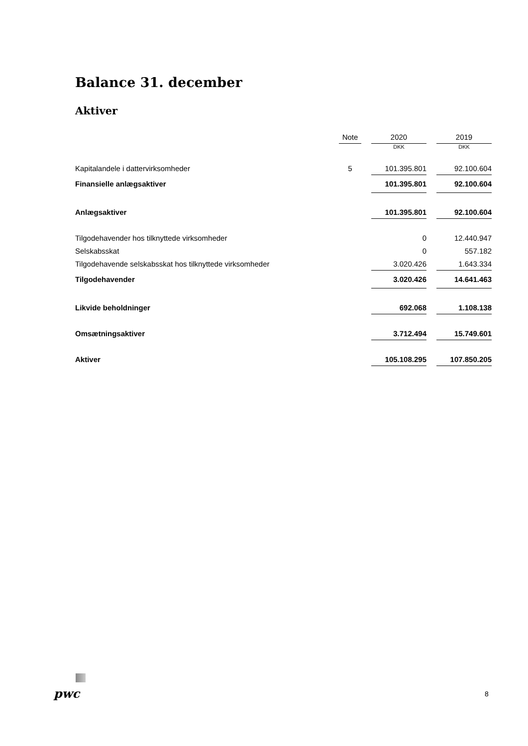Balance 31. december
Aktiver
| | Note | | 2020 | | 2019 |
| --- | --- | --- | --- | --- | --- |
| | | | DKK | | DKK |
| Kapitalandele i dattervirksomheder | 5 | | 101.395.801 | | 92.100.604 |
| Finansielle anlægsaktiver | | | 101.395.801 | | 92.100.604 |
| Anlægsaktiver | | | 101.395.801 | | 92.100.604 |
| Tilgodehavender hos tilknyttede virksomheder | | | 0 | | 12.440.947 |
| Selskabsskat | | | 0 | | 557.182 |
| Tilgodehavende selskabsskat hos tilknyttede virksomheder | | | 3.020.426 | | 1.643.334 |
| Tilgodehavender | | | 3.020.426 | | 14.641.463 |
| Likvide beholdninger | | | 692.068 | | 1.108.138 |
| Omsætningsaktiver | | | 3.712.494 | | 15.749.601 |
| Aktiver | | | 105.108.295 | | 107.850.205 |
pwc 8